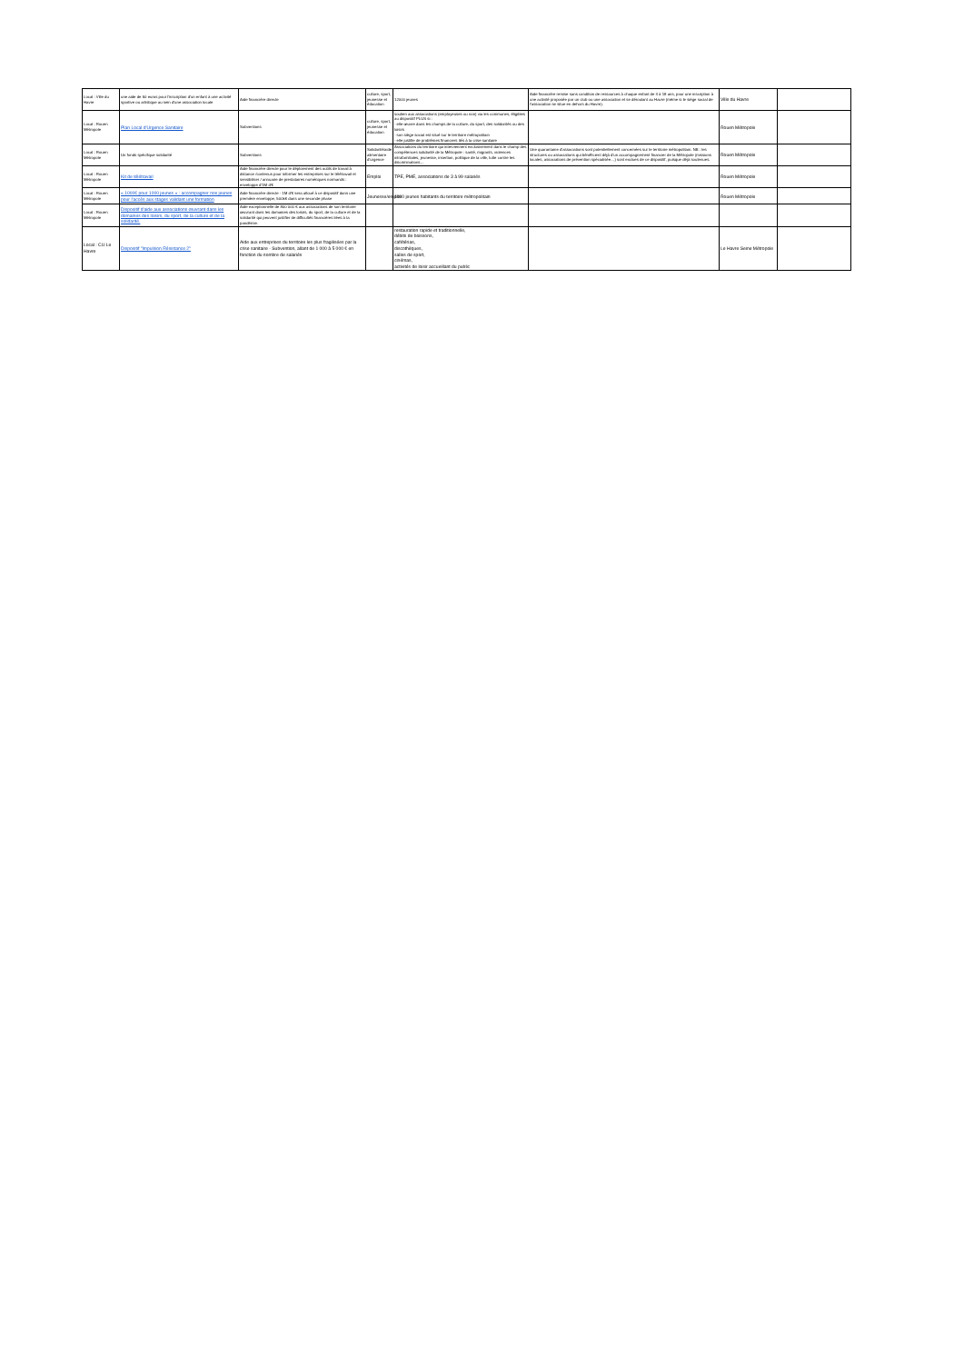| Local : Ville du Havre | une aide de 50 euros pour l'inscription d'un enfant à une activité sportive ou artistique au sein d'une association locale | Aide financière directe | culture, sport, jeunesse et éducation | 12000 jeunes | Aide financière remise sans condition de ressources à chaque enfant de 3 à 18 ans, pour une inscription à une activité proposée par un club ou une association et se déroulant au Havre (même si le siège social de l'association se situe en dehors du Havre). | Ville du Havre | |
| Local : Rouen Métropole | Plan Local d'Urgence Sanitaire | Subventions | culture, sport, jeunesse et éducation | soutien aux associations (employeuses ou non) via les communes, éligibles au dispositif PLUS si : - elle œuvre dans les champs de la culture, du sport, des solidarités ou des loisirs - son siège social est situé sur le territoire métropolitain - elle justifie de problèmes financiers liés à la crise sanitaire | | Rouen Métropole | |
| Local : Rouen Métropole | Un fonds spécifique solidarité | Subventions | Solidarité/aide alimentaire d'urgence | Associations du territoire qui interviennent exclusivement dans le champ des compétences solidarité de la Métropole : santé, migrants, violences intrafamiliales, jeunesse, insertion, politique de la ville, lutte contre les discriminations… | Une quarantaine d'associations sont potentiellement concernées sur le territoire métropolitain. NB : les structures ou associations qui bénéficient déjà d'un accompagnement financier de la Métropole (missions locales, associations de prévention spécialisée…) sont exclues de ce dispositif, puisque déjà soutenues. | Rouen Métropole | |
| Local : Rouen Métropole | Kit de télétravail | Aide financière directe pour le déploiement des outils de travail à distance /contenus pour informer les entreprises sur le télétravail et sensibiliser / annuaire de prestataires numériques normands : enveloppe d'1M d'€ | Emploi | TPE, PME, associations de 3 à 99 salariés | | Rouen Métropole | |
| Local : Rouen Métropole | « 1000€ pour 1000 jeunes » : accompagner nos jeunes pour l'accès aux stages validant une formation | Aide financière directe - 1M d'€ sera alloué à ce dispositif dans une première enveloppe, 500k€ dans une seconde phase | Jeunesse/emploi | 1000 jeunes habitants du territoire métropolitain | | Rouen Métropole | |
| Local : Rouen Métropole | Dispositif d'aide aux associations œuvrant dans les domaines des loisirs, du sport, de la culture et de la solidarité. | Aide exceptionnelle de 800 000 € aux associations de son territoire œuvrant dans les domaines des loisirs, du sport, de la culture et de la solidarité qui peuvent justifier de difficultés financières liées à la pandémie. | | | | | |
| Local : CU Le Havre | Dispositif "Impulsion Résistance 2" | Aide aux entreprises du territoire les plus fragilisées par la crise sanitaire - Subvention, allant de 1 000 à 5 000 € en fonction du nombre de salariés | | restauration rapide et traditionnelle, débits de boissons, cafétérias, discothèques, salles de sport, cinémas, activités de loisir accueillant du public | | Le Havre Seine Métropole | |